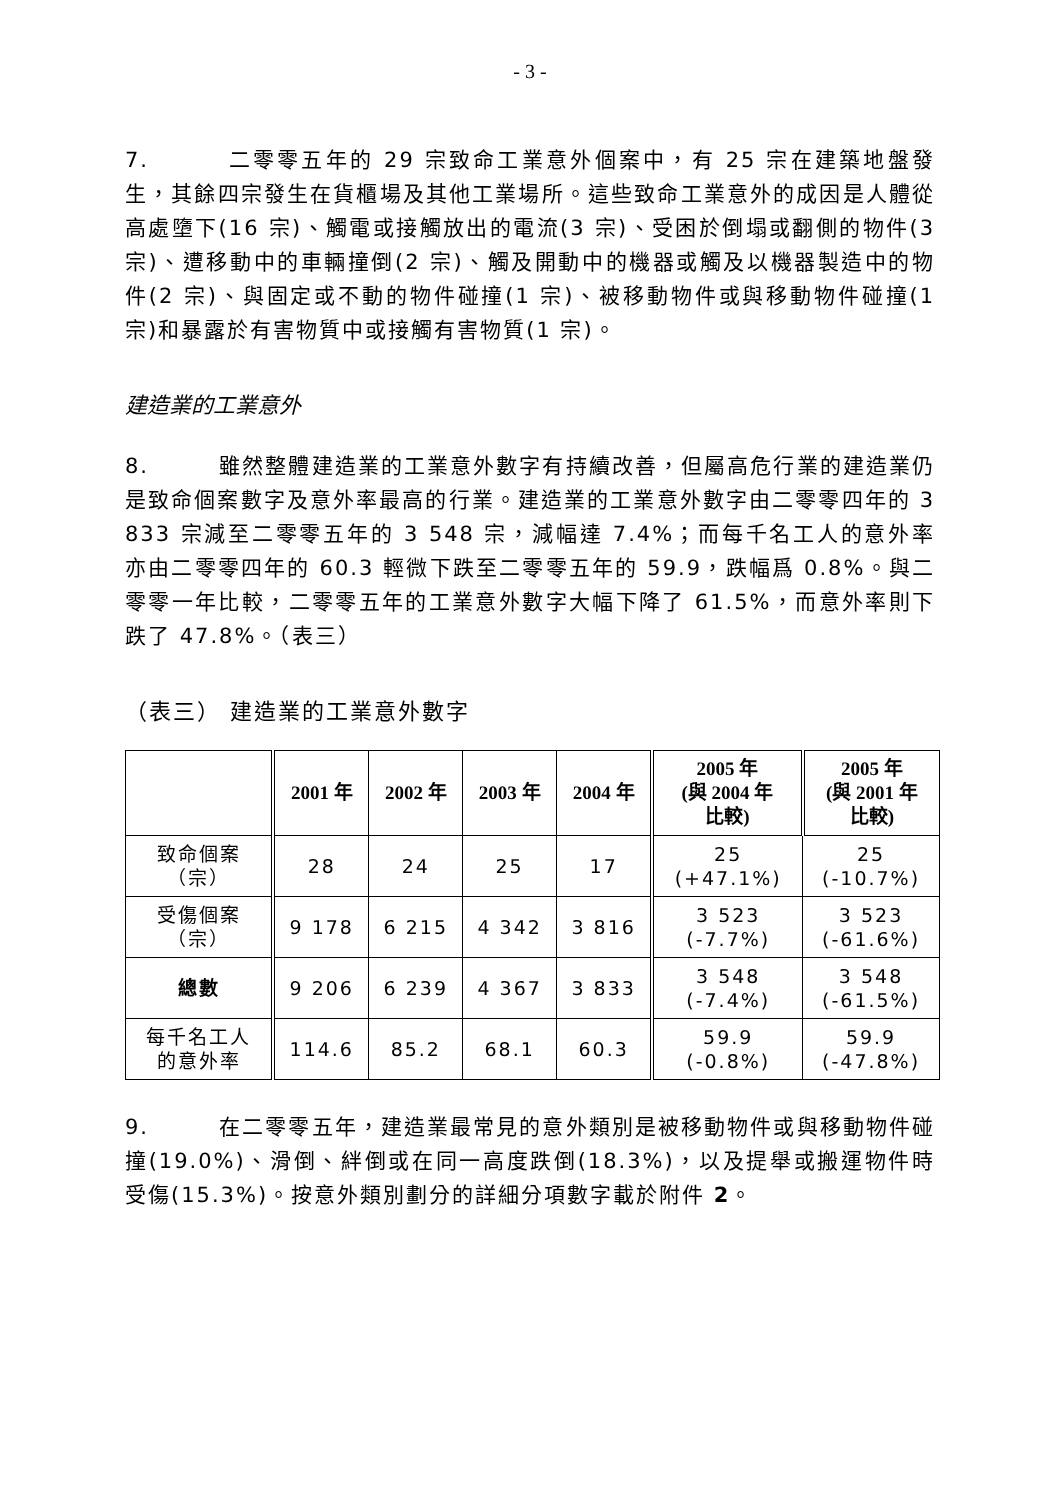- 3 -
7. 二零零五年的 29 宗致命工業意外個案中，有 25 宗在建築地盤發生，其餘四宗發生在貨櫃場及其他工業場所。這些致命工業意外的成因是人體從高處墮下(16 宗)、觸電或接觸放出的電流(3 宗)、受困於倒塌或翻側的物件(3 宗)、遭移動中的車輛撞倒(2 宗)、觸及開動中的機器或觸及以機器製造中的物件(2 宗)、與固定或不動的物件碰撞(1 宗)、被移動物件或與移動物件碰撞(1 宗)和暴露於有害物質中或接觸有害物質(1 宗)。
建造業的工業意外
8. 雖然整體建造業的工業意外數字有持續改善，但屬高危行業的建造業仍是致命個案數字及意外率最高的行業。建造業的工業意外數字由二零零四年的 3 833 宗減至二零零五年的 3 548 宗，減幅達 7.4%；而每千名工人的意外率亦由二零零四年的 60.3 輕微下跌至二零零五年的 59.9，跌幅爲 0.8%。與二零零一年比較，二零零五年的工業意外數字大幅下降了 61.5%，而意外率則下跌了 47.8%。（表三）
（表三） 建造業的工業意外數字
| | 2001 年 | 2002 年 | 2003 年 | 2004 年 | 2005 年 (與 2004 年 比較) | 2005 年 (與 2001 年 比較) |
| --- | --- | --- | --- | --- | --- | --- |
| 致命個案 （宗） | 28 | 24 | 25 | 17 | 25 (+47.1%) | 25 (-10.7%) |
| 受傷個案 （宗） | 9 178 | 6 215 | 4 342 | 3 816 | 3 523 (-7.7%) | 3 523 (-61.6%) |
| 總數 | 9 206 | 6 239 | 4 367 | 3 833 | 3 548 (-7.4%) | 3 548 (-61.5%) |
| 每千名工人 的意外率 | 114.6 | 85.2 | 68.1 | 60.3 | 59.9 (-0.8%) | 59.9 (-47.8%) |
9. 在二零零五年，建造業最常見的意外類別是被移動物件或與移動物件碰撞(19.0%)、滑倒、絆倒或在同一高度跌倒(18.3%)，以及提舉或搬運物件時受傷(15.3%)。按意外類別劃分的詳細分項數字載於附件 2。